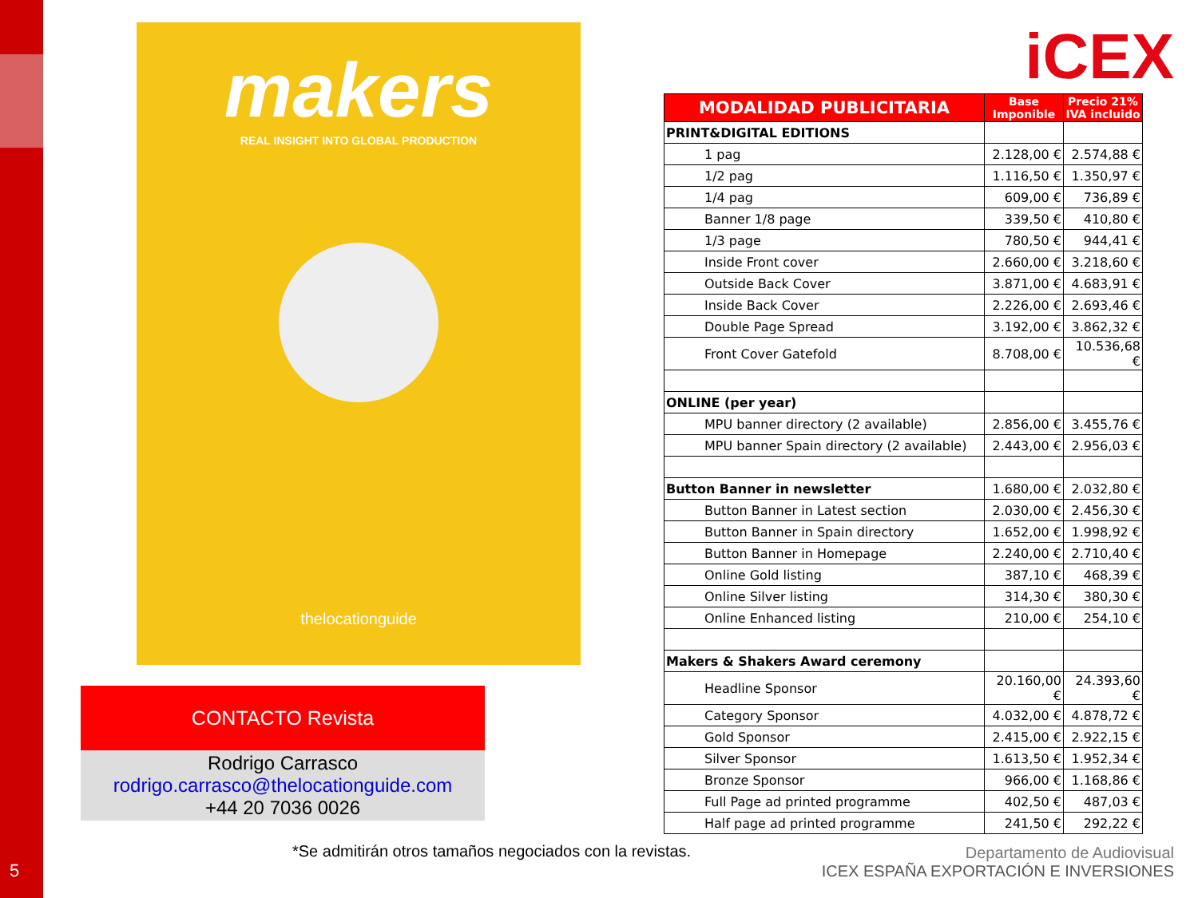5
makers
REAL INSIGHT INTO GLOBAL PRODUCTION
thelocationguide
CONTACTO Revista
Rodrigo Carrasco
rodrigo.carrasco@thelocationguide.com
+44 20 7036 0026
iCEX
| MODALIDAD PUBLICITARIA | Base Imponible | Precio 21% IVA incluido |
| --- | --- | --- |
| PRINT&DIGITAL EDITIONS | | |
| 1 pag | 2.128,00 € | 2.574,88 € |
| 1/2 pag | 1.116,50 € | 1.350,97 € |
| 1/4 pag | 609,00 € | 736,89 € |
| Banner 1/8 page | 339,50 € | 410,80 € |
| 1/3 page | 780,50 € | 944,41 € |
| Inside Front cover | 2.660,00 € | 3.218,60 € |
| Outside Back Cover | 3.871,00 € | 4.683,91 € |
| Inside Back Cover | 2.226,00 € | 2.693,46 € |
| Double Page Spread | 3.192,00 € | 3.862,32 € |
| Front Cover Gatefold | 8.708,00 € | 10.536,68 € |
| ONLINE (per year) | | |
| MPU banner directory (2 available) | 2.856,00 € | 3.455,76 € |
| MPU banner Spain directory (2 available) | 2.443,00 € | 2.956,03 € |
| Button Banner in newsletter | 1.680,00 € | 2.032,80 € |
| Button Banner in Latest section | 2.030,00 € | 2.456,30 € |
| Button Banner in Spain directory | 1.652,00 € | 1.998,92 € |
| Button Banner in Homepage | 2.240,00 € | 2.710,40 € |
| Online Gold listing | 387,10 € | 468,39 € |
| Online Silver listing | 314,30 € | 380,30 € |
| Online Enhanced listing | 210,00 € | 254,10 € |
| Makers & Shakers Award ceremony | | |
| Headline Sponsor | 20.160,00 € | 24.393,60 € |
| Category Sponsor | 4.032,00 € | 4.878,72 € |
| Gold Sponsor | 2.415,00 € | 2.922,15 € |
| Silver Sponsor | 1.613,50 € | 1.952,34 € |
| Bronze Sponsor | 966,00 € | 1.168,86 € |
| Full Page ad printed programme | 402,50 € | 487,03 € |
| Half page ad printed programme | 241,50 € | 292,22 € |
*Se admitirán otros tamaños negociados con la revistas.
Departamento de Audiovisual
ICEX ESPAÑA EXPORTACIÓN E INVERSIONES